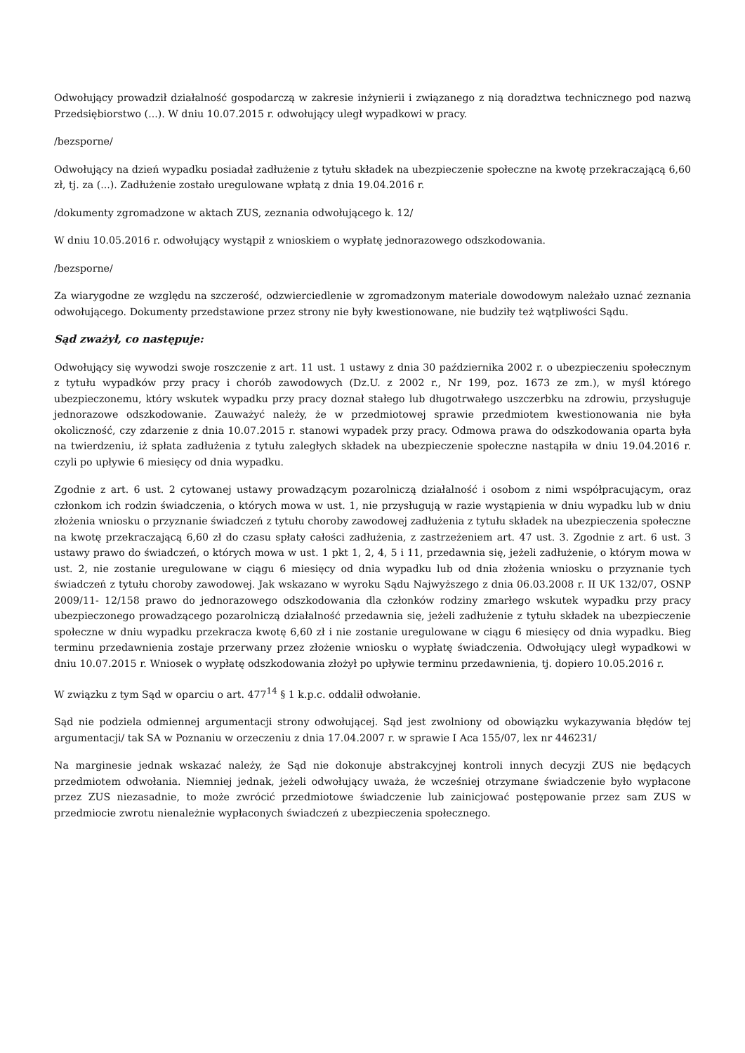Odwołujący prowadził działalność gospodarczą w zakresie inżynierii i związanego z nią doradztwa technicznego pod nazwą Przedsiębiorstwo (...). W dniu 10.07.2015 r. odwołujący uległ wypadkowi w pracy.
/bezsporne/
Odwołujący na dzień wypadku posiadał zadłużenie z tytułu składek na ubezpieczenie społeczne na kwotę przekraczającą 6,60 zł, tj. za (...). Zadłużenie zostało uregulowane wpłatą z dnia 19.04.2016 r.
/dokumenty zgromadzone w aktach ZUS, zeznania odwołującego k. 12/
W dniu 10.05.2016 r. odwołujący wystąpił z wnioskiem o wypłatę jednorazowego odszkodowania.
/bezsporne/
Za wiarygodne ze względu na szczerość, odzwierciedlenie w zgromadzonym materiale dowodowym należało uznać zeznania odwołującego. Dokumenty przedstawione przez strony nie były kwestionowane, nie budziły też wątpliwości Sądu.
Sąd zważył, co następuje:
Odwołujący się wywodzi swoje roszczenie z art. 11 ust. 1 ustawy z dnia 30 października 2002 r. o ubezpieczeniu społecznym z tytułu wypadków przy pracy i chorób zawodowych (Dz.U. z 2002 r., Nr 199, poz. 1673 ze zm.), w myśl którego ubezpieczonemu, który wskutek wypadku przy pracy doznał stałego lub długotrwałego uszczerbku na zdrowiu, przysługuje jednorazowe odszkodowanie. Zauważyć należy, że w przedmiotowej sprawie przedmiotem kwestionowania nie była okoliczność, czy zdarzenie z dnia 10.07.2015 r. stanowi wypadek przy pracy. Odmowa prawa do odszkodowania oparta była na twierdzeniu, iż spłata zadłużenia z tytułu zaległych składek na ubezpieczenie społeczne nastąpiła w dniu 19.04.2016 r. czyli po upływie 6 miesięcy od dnia wypadku.
Zgodnie z art. 6 ust. 2 cytowanej ustawy prowadzącym pozarolniczą działalność i osobom z nimi współpracującym, oraz członkom ich rodzin świadczenia, o których mowa w ust. 1, nie przysługują w razie wystąpienia w dniu wypadku lub w dniu złożenia wniosku o przyznanie świadczeń z tytułu choroby zawodowej zadłużenia z tytułu składek na ubezpieczenia społeczne na kwotę przekraczającą 6,60 zł do czasu spłaty całości zadłużenia, z zastrzeżeniem art. 47 ust. 3. Zgodnie z art. 6 ust. 3 ustawy prawo do świadczeń, o których mowa w ust. 1 pkt 1, 2, 4, 5 i 11, przedawnia się, jeżeli zadłużenie, o którym mowa w ust. 2, nie zostanie uregulowane w ciągu 6 miesięcy od dnia wypadku lub od dnia złożenia wniosku o przyznanie tych świadczeń z tytułu choroby zawodowej. Jak wskazano w wyroku Sądu Najwyższego z dnia 06.03.2008 r. II UK 132/07, OSNP 2009/11- 12/158 prawo do jednorazowego odszkodowania dla członków rodziny zmarłego wskutek wypadku przy pracy ubezpieczonego prowadzącego pozarolniczą działalność przedawnia się, jeżeli zadłużenie z tytułu składek na ubezpieczenie społeczne w dniu wypadku przekracza kwotę 6,60 zł i nie zostanie uregulowane w ciągu 6 miesięcy od dnia wypadku. Bieg terminu przedawnienia zostaje przerwany przez złożenie wniosku o wypłatę świadczenia. Odwołujący uległ wypadkowi w dniu 10.07.2015 r. Wniosek o wypłatę odszkodowania złożył po upływie terminu przedawnienia, tj. dopiero 10.05.2016 r.
W związku z tym Sąd w oparciu o art. 477<sup>14</sup> § 1 k.p.c. oddalił odwołanie.
Sąd nie podziela odmiennej argumentacji strony odwołującej. Sąd jest zwolniony od obowiązku wykazywania błędów tej argumentacji/ tak SA w Poznaniu w orzeczeniu z dnia 17.04.2007 r. w sprawie I Aca 155/07, lex nr 446231/
Na marginesie jednak wskazać należy, że Sąd nie dokonuje abstrakcyjnej kontroli innych decyzji ZUS nie będących przedmiotem odwołania. Niemniej jednak, jeżeli odwołujący uważa, że wcześniej otrzymane świadczenie było wypłacone przez ZUS niezasadnie, to może zwrócić przedmiotowe świadczenie lub zainicjować postępowanie przez sam ZUS w przedmiocie zwrotu nienależnie wypłaconych świadczeń z ubezpieczenia społecznego.